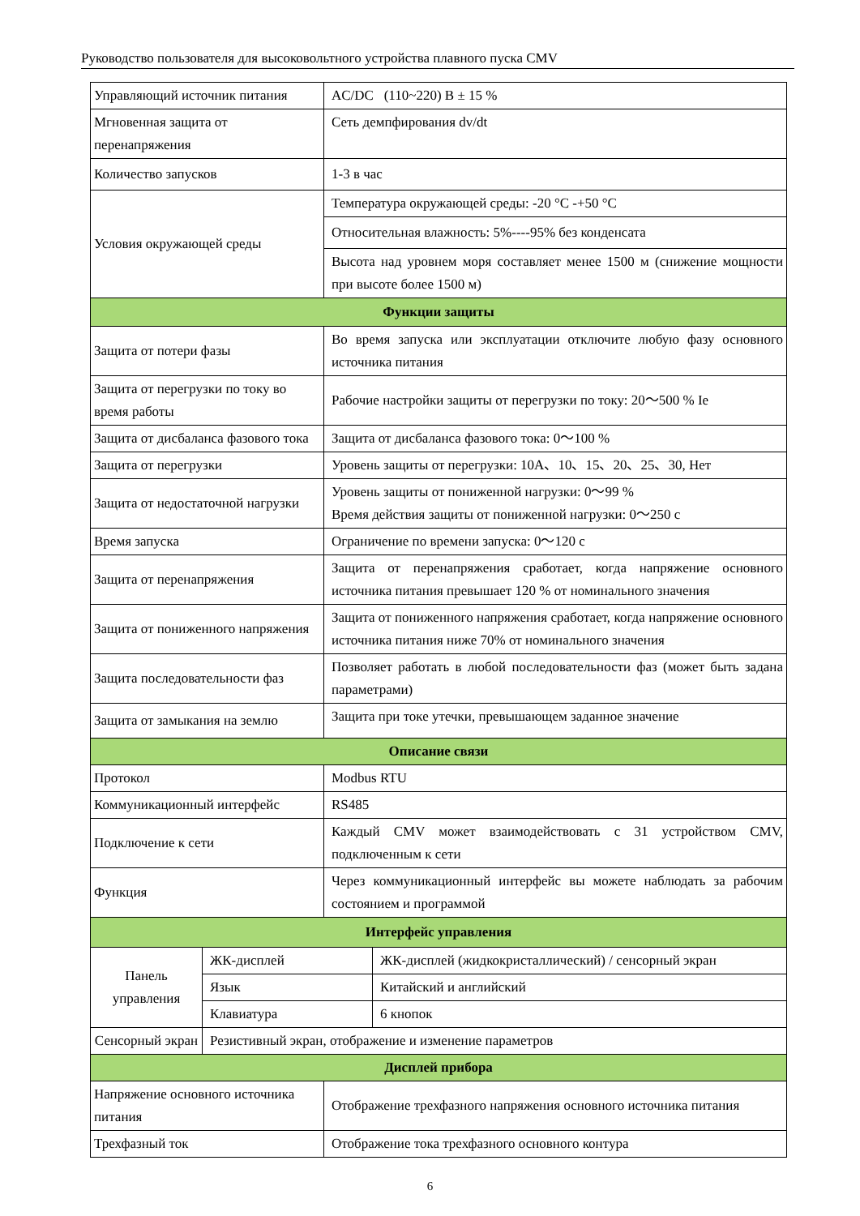Руководство пользователя для высоковольтного устройства плавного пуска CMV
| Управляющий источник питания | | AC/DC (110~220) В ± 15 % | |
| Мгновенная защита от перенапряжения | | Сеть демпфирования dv/dt | |
| Количество запусков | | 1-3 в час | |
| Условия окружающей среды | | Температура окружающей среды: -20 °C -+50 °C | |
| | | Относительная влажность: 5%----95% без конденсата | |
| | | Высота над уровнем моря составляет менее 1500 м (снижение мощности при высоте более 1500 м) | |
| Функции защиты | | | |
| Защита от потери фазы | | Во время запуска или эксплуатации отключите любую фазу основного источника питания | |
| Защита от перегрузки по току во время работы | | Рабочие настройки защиты от перегрузки по току: 20～500 % Ie | |
| Защита от дисбаланса фазового тока | | Защита от дисбаланса фазового тока: 0～100 % | |
| Защита от перегрузки | | Уровень защиты от перегрузки: 10А、10、15、20、25、30, Нет | |
| Защита от недостаточной нагрузки | | Уровень защиты от пониженной нагрузки: 0～99 % Время действия защиты от пониженной нагрузки: 0～250 с | |
| Время запуска | | Ограничение по времени запуска: 0～120 с | |
| Защита от перенапряжения | | Защита от перенапряжения сработает, когда напряжение основного источника питания превышает 120 % от номинального значения | |
| Защита от пониженного напряжения | | Защита от пониженного напряжения сработает, когда напряжение основного источника питания ниже 70% от номинального значения | |
| Защита последовательности фаз | | Позволяет работать в любой последовательности фаз (может быть задана параметрами) | |
| Защита от замыкания на землю | | Защита при токе утечки, превышающем заданное значение | |
| Описание связи | | | |
| Протокол | | Modbus RTU | |
| Коммуникационный интерфейс | | RS485 | |
| Подключение к сети | | Каждый CMV может взаимодействовать с 31 устройством CMV, подключенным к сети | |
| Функция | | Через коммуникационный интерфейс вы можете наблюдать за рабочим состоянием и программой | |
| Интерфейс управления | | | |
| Панель управления | ЖК-дисплей | | ЖК-дисплей (жидкокристаллический) / сенсорный экран |
| | Язык | | Китайский и английский |
| | Клавиатура | | 6 кнопок |
| Сенсорный экран | Резистивный экран, отображение и изменение параметров | | |
| Дисплей прибора | | | |
| Напряжение основного источника питания | | Отображение трехфазного напряжения основного источника питания | |
| Трехфазный ток | | Отображение тока трехфазного основного контура | |
6